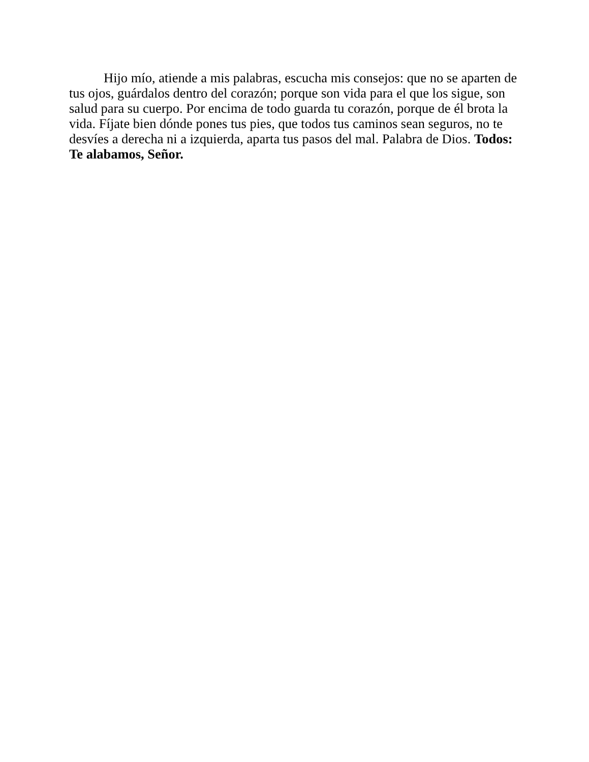Hijo mío, atiende a mis palabras, escucha mis consejos: que no se aparten de tus ojos, guárdalos dentro del corazón; porque son vida para el que los sigue, son salud para su cuerpo. Por encima de todo guarda tu corazón, porque de él brota la vida. Fíjate bien dónde pones tus pies, que todos tus caminos sean seguros, no te desvíes a derecha ni a izquierda, aparta tus pasos del mal. Palabra de Dios. Todos: Te alabamos, Señor.